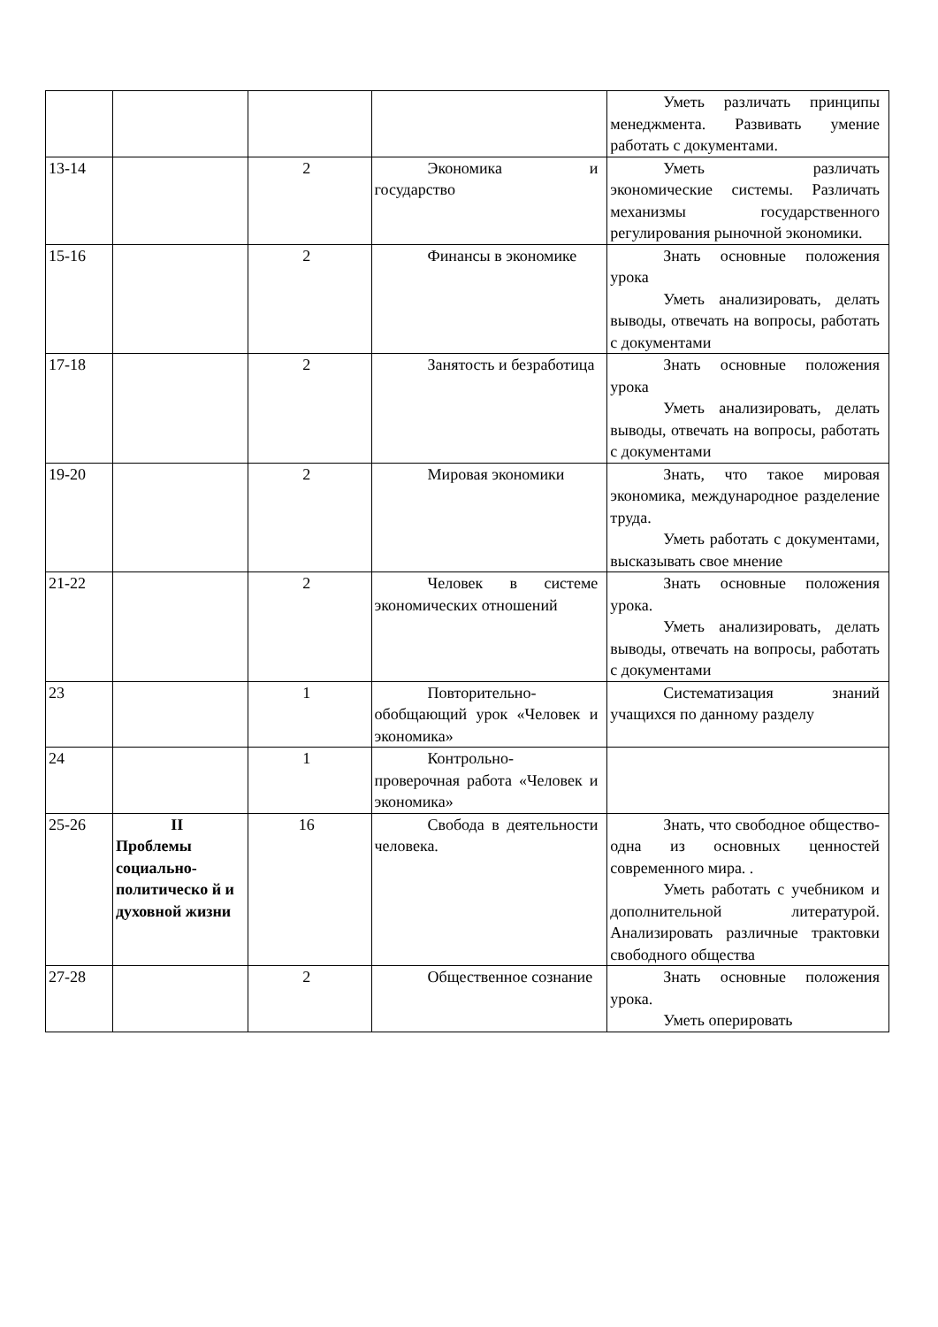| | | | | Уметь различать принципы менеджмента. Развивать умение работать с документами. |
| 13-14 | | 2 | Экономика и государство | Уметь различать экономические системы. Различать механизмы государственного регулирования рыночной экономики. |
| 15-16 | | 2 | Финансы в экономике | Знать основные положения урока Уметь анализировать, делать выводы, отвечать на вопросы, работать с документами |
| 17-18 | | 2 | Занятость и безработица | Знать основные положения урока Уметь анализировать, делать выводы, отвечать на вопросы, работать с документами |
| 19-20 | | 2 | Мировая экономики | Знать, что такое мировая экономика, международное разделение труда. Уметь работать с документами, высказывать свое мнение |
| 21-22 | | 2 | Человек в системе экономических отношений | Знать основные положения урока. Уметь анализировать, делать выводы, отвечать на вопросы, работать с документами |
| 23 | | 1 | Повторительно-обобщающий урок «Человек и экономика» | Систематизация знаний учащихся по данному разделу |
| 24 | | 1 | Контрольно-проверочная работа «Человек и экономика» | |
| 25-26 | II Проблемы социально-политическо й и духовной жизни | 16 | Свобода в деятельности человека. | Знать, что свободное общество- одна из основных ценностей современного мира. . Уметь работать с учебником и дополнительной литературой. Анализировать различные трактовки свободного общества |
| 27-28 | | 2 | Общественное сознание | Знать основные положения урока. Уметь оперировать |